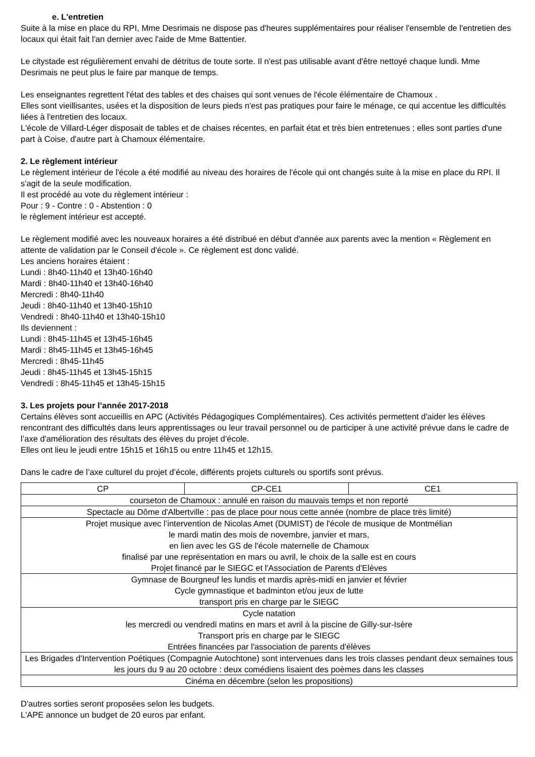e. L'entretien
Suite à la mise en place du RPI, Mme Desrimais ne dispose pas d'heures supplémentaires pour réaliser l'ensemble de l'entretien des locaux qui était fait l'an dernier avec l'aide de Mme Battentier.
Le citystade est régulièrement envahi de détritus de toute sorte. Il n'est pas utilisable avant d'être nettoyé chaque lundi. Mme Desrimais ne peut plus le faire par manque de temps.
Les enseignantes regrettent l'état des tables et des chaises qui sont venues de l'école élémentaire de Chamoux .
Elles sont vieillisantes, usées et la disposition de leurs pieds n'est pas pratiques pour faire le ménage, ce qui accentue les difficultés liées à l'entretien des locaux.
L'école de Villard-Léger disposait de tables et de chaises récentes, en parfait état et très bien entretenues ; elles sont parties d'une part à Coise, d'autre part à Chamoux élémentaire.
2. Le règlement intérieur
Le règlement intérieur de l'école a été modifié au niveau des horaires de l'école qui ont changés suite à la mise en place du RPI. Il s'agit de la seule modification.
Il est procédé au vote du règlement intérieur :
Pour : 9 - Contre : 0 - Abstention : 0
le règlement intérieur est accepté.
Le règlement modifié avec les nouveaux horaires a été distribué en début d'année aux parents avec la mention « Règlement en attente de validation par le Conseil d'école ». Ce règlement est donc validé.
Les anciens horaires étaient :
Lundi : 8h40-11h40 et 13h40-16h40
Mardi : 8h40-11h40 et 13h40-16h40
Mercredi : 8h40-11h40
Jeudi : 8h40-11h40 et 13h40-15h10
Vendredi : 8h40-11h40 et 13h40-15h10
Ils deviennent :
Lundi : 8h45-11h45 et 13h45-16h45
Mardi : 8h45-11h45 et 13h45-16h45
Mercredi : 8h45-11h45
Jeudi : 8h45-11h45 et 13h45-15h15
Vendredi : 8h45-11h45 et 13h45-15h15
3. Les projets pour l’année 2017-2018
Certains élèves sont accueillis en APC (Activités Pédagogiques Complémentaires). Ces activités permettent d'aider les élèves rencontrant des difficultés dans leurs apprentissages ou leur travail personnel ou de participer à une activité prévue dans le cadre de l’axe d'amélioration des résultats des élèves du projet d’école.
Elles ont lieu le jeudi entre 15h15 et 16h15 ou entre 11h45 et 12h15.
Dans le cadre de l’axe culturel du projet d’école, différents projets culturels ou sportifs sont prévus.
| CP | CP-CE1 | CE1 |
| courseton de Chamoux : annulé en raison du mauvais temps et non reporté | | |
| Spectacle au Dôme d'Albertville : pas de place pour nous cette année (nombre de place très limité) | | |
| Projet musique avec l’intervention de Nicolas Amet (DUMIST) de l'école de musique de Montmélian le mardi matin des mois de novembre, janvier et mars, en lien avec les GS de l'école maternelle de Chamoux finalisé par une représentation en mars ou avril, le choix de la salle est en cours Projet financé par le SIEGC et l'Association de Parents d'Elèves | | |
| Gymnase de Bourgneuf les lundis et mardis après-midi en janvier et février Cycle gymnastique et badminton et/ou jeux de lutte transport pris en charge par le SIEGC | | |
| Cycle natation les mercredi ou vendredi matins en mars et avril à la piscine de Gilly-sur-Isère Transport pris en charge par le SIEGC Entrées financées par l'association de parents d'élèves | | |
| Les Brigades d'Intervention Poétiques (Compagnie Autochtone) sont intervenues dans les trois classes pendant deux semaines tous les jours du 9 au 20 octobre : deux comédiens lisaient des poèmes dans les classes | | |
| Cinéma en décembre (selon les propositions) | | |
D'autres sorties seront proposées selon les budgets.
L'APE annonce un budget de 20 euros par enfant.